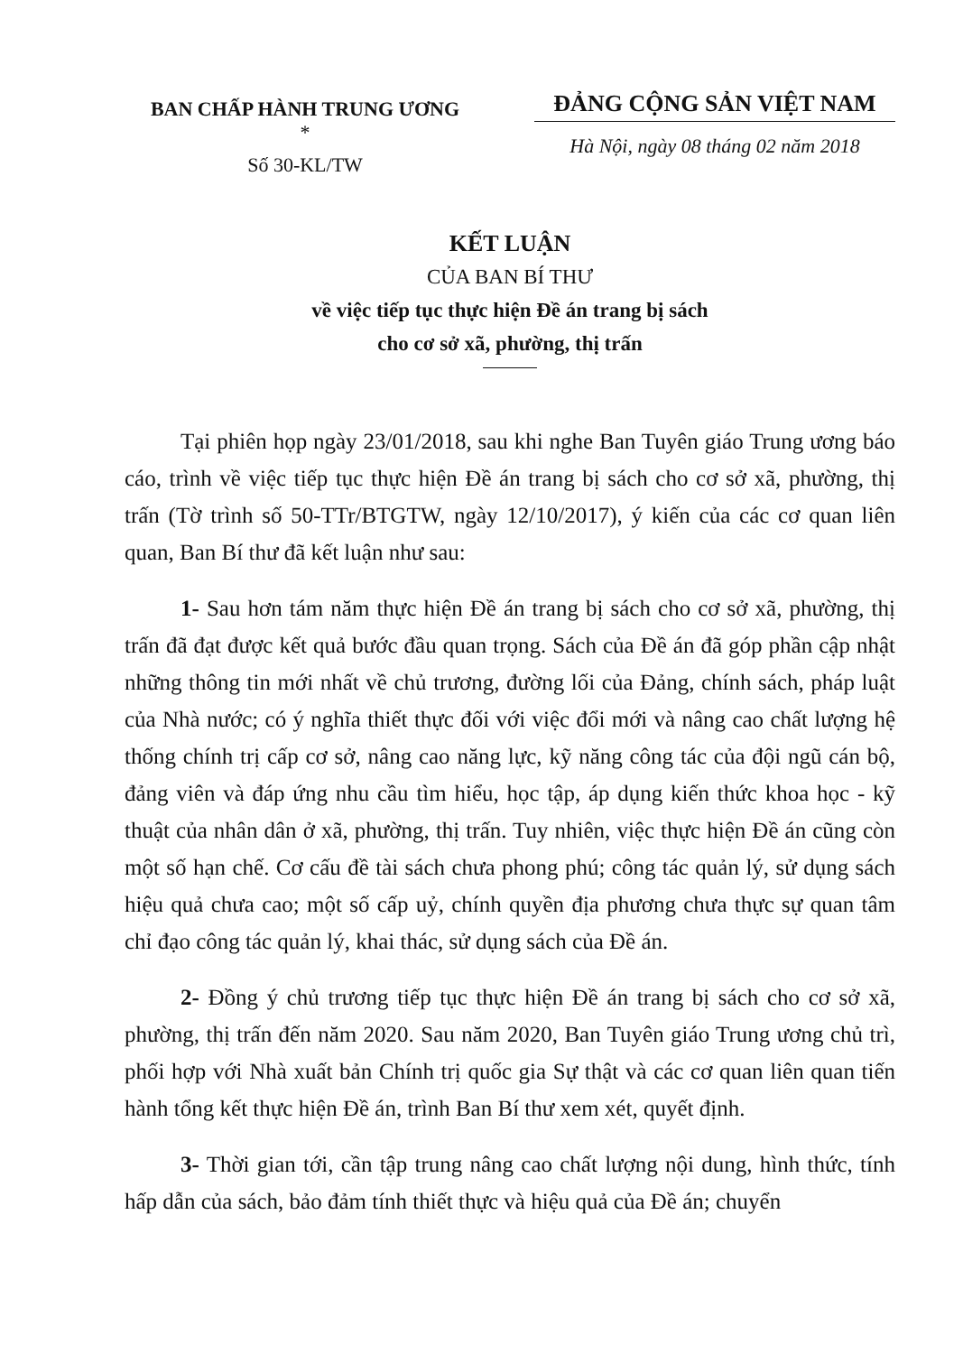BAN CHẤP HÀNH TRUNG ƯƠNG
*
Số 30-KL/TW
ĐẢNG CỘNG SẢN VIỆT NAM
Hà Nội, ngày 08 tháng 02 năm 2018
KẾT LUẬN
CỦA BAN BÍ THƯ
về việc tiếp tục thực hiện Đề án trang bị sách
cho cơ sở xã, phường, thị trấn
Tại phiên họp ngày 23/01/2018, sau khi nghe Ban Tuyên giáo Trung ương báo cáo, trình về việc tiếp tục thực hiện Đề án trang bị sách cho cơ sở xã, phường, thị trấn (Tờ trình số 50-TTr/BTGTW, ngày 12/10/2017), ý kiến của các cơ quan liên quan, Ban Bí thư đã kết luận như sau:
1- Sau hơn tám năm thực hiện Đề án trang bị sách cho cơ sở xã, phường, thị trấn đã đạt được kết quả bước đầu quan trọng. Sách của Đề án đã góp phần cập nhật những thông tin mới nhất về chủ trương, đường lối của Đảng, chính sách, pháp luật của Nhà nước; có ý nghĩa thiết thực đối với việc đổi mới và nâng cao chất lượng hệ thống chính trị cấp cơ sở, nâng cao năng lực, kỹ năng công tác của đội ngũ cán bộ, đảng viên và đáp ứng nhu cầu tìm hiểu, học tập, áp dụng kiến thức khoa học - kỹ thuật của nhân dân ở xã, phường, thị trấn. Tuy nhiên, việc thực hiện Đề án cũng còn một số hạn chế. Cơ cấu đề tài sách chưa phong phú; công tác quản lý, sử dụng sách hiệu quả chưa cao; một số cấp uỷ, chính quyền địa phương chưa thực sự quan tâm chỉ đạo công tác quản lý, khai thác, sử dụng sách của Đề án.
2- Đồng ý chủ trương tiếp tục thực hiện Đề án trang bị sách cho cơ sở xã, phường, thị trấn đến năm 2020. Sau năm 2020, Ban Tuyên giáo Trung ương chủ trì, phối hợp với Nhà xuất bản Chính trị quốc gia Sự thật và các cơ quan liên quan tiến hành tổng kết thực hiện Đề án, trình Ban Bí thư xem xét, quyết định.
3- Thời gian tới, cần tập trung nâng cao chất lượng nội dung, hình thức, tính hấp dẫn của sách, bảo đảm tính thiết thực và hiệu quả của Đề án; chuyển